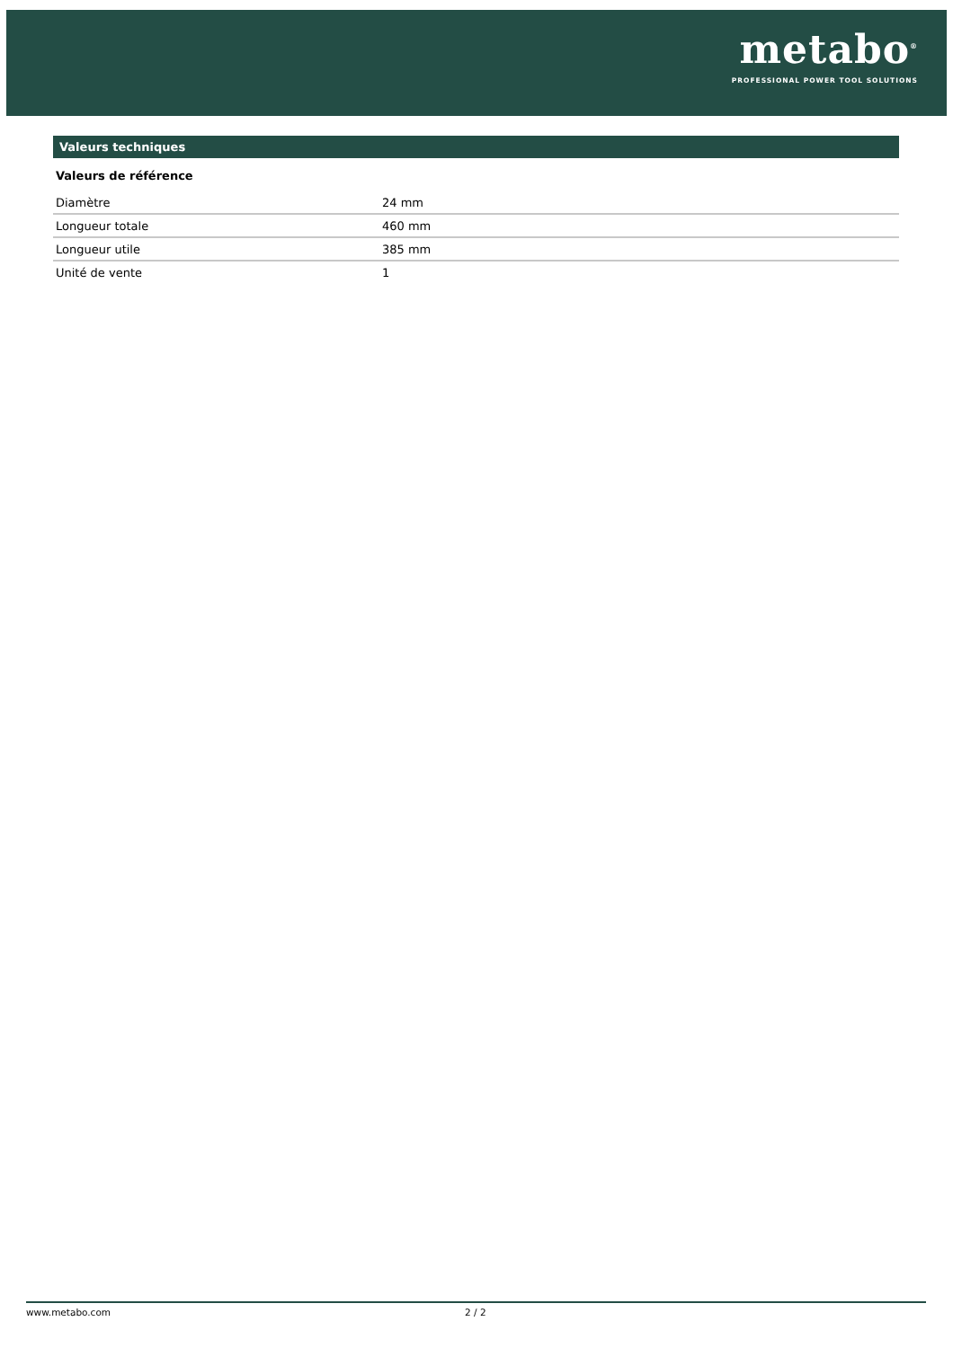metabo<sup>®</sup>
PROFESSIONAL POWER TOOL SOLUTIONS
Valeurs techniques
Valeurs de référence
| Diamètre | 24 mm |
| Longueur totale | 460 mm |
| Longueur utile | 385 mm |
| Unité de vente | 1 |
www.metabo.com 2 / 2